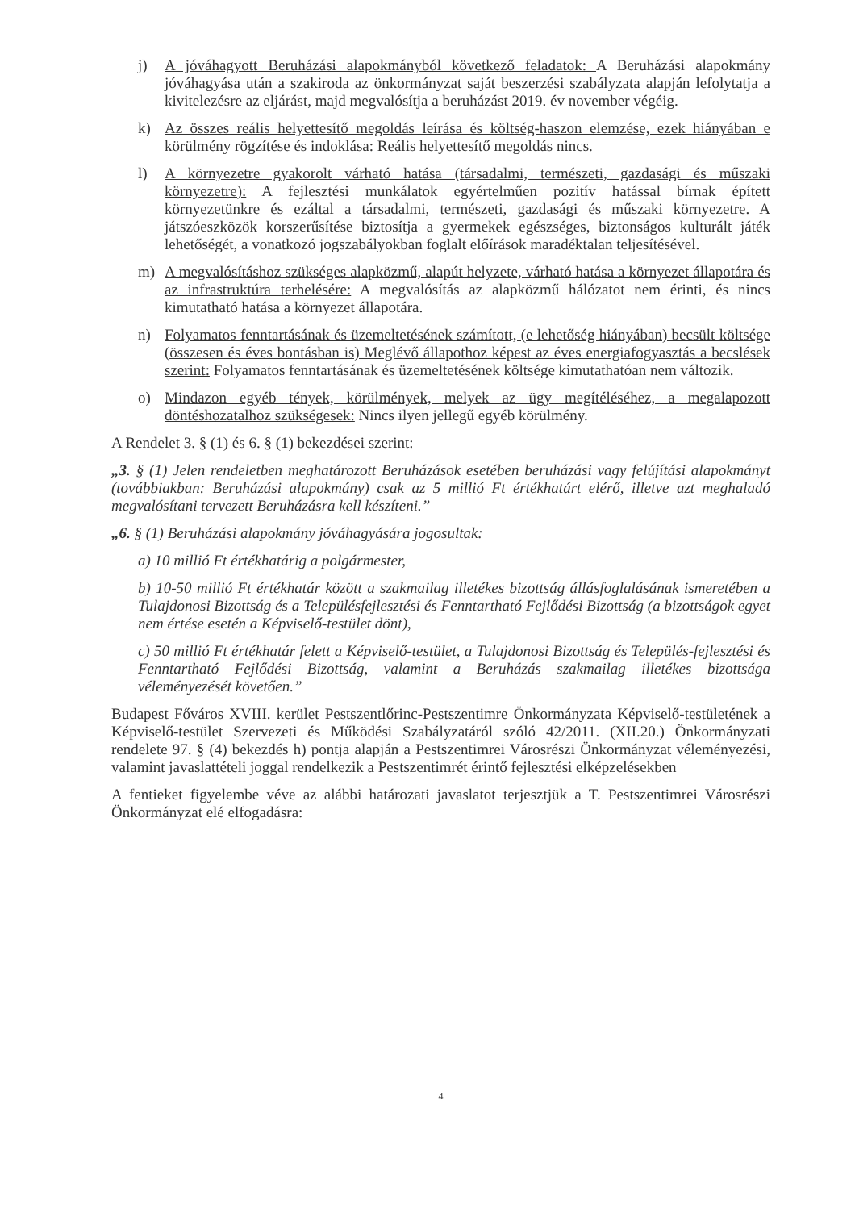j) A jóváhagyott Beruházási alapokmányból következő feladatok: A Beruházási alapokmány jóváhagyása után a szakiroda az önkormányzat saját beszerzési szabályzata alapján lefolytatja a kivitelezésre az eljárást, majd megvalósítja a beruházást 2019. év november végéig.
k) Az összes reális helyettesítő megoldás leírása és költség-haszon elemzése, ezek hiányában e körülmény rögzítése és indoklása: Reális helyettesítő megoldás nincs.
l) A környezetre gyakorolt várható hatása (társadalmi, természeti, gazdasági és műszaki környezetre): A fejlesztési munkálatok egyértelműen pozitív hatással bírnak épített környezetünkre és ezáltal a társadalmi, természeti, gazdasági és műszaki környezetre. A játszóeszközök korszerűsítése biztosítja a gyermekek egészséges, biztonságos kulturált játék lehetőségét, a vonatkozó jogszabályokban foglalt előírások maradéktalan teljesítésével.
m) A megvalósításhoz szükséges alapközmű, alapút helyzete, várható hatása a környezet állapotára és az infrastruktúra terhelésére: A megvalósítás az alapközmű hálózatot nem érinti, és nincs kimutatható hatása a környezet állapotára.
n) Folyamatos fenntartásának és üzemeltetésének számított, (e lehetőség hiányában) becsült költsége (összesen és éves bontásban is) Meglévő állapothoz képest az éves energiafogyasztás a becslések szerint: Folyamatos fenntartásának és üzemeltetésének költsége kimutathatóan nem változik.
o) Mindazon egyéb tények, körülmények, melyek az ügy megítéléséhez, a megalapozott döntéshozatalhoz szükségesek: Nincs ilyen jellegű egyéb körülmény.
A Rendelet 3. § (1) és 6. § (1) bekezdései szerint:
„3. § (1) Jelen rendeletben meghatározott Beruházások esetében beruházási vagy felújítási alapokmányt (továbbiakban: Beruházási alapokmány) csak az 5 millió Ft értékhatárt elérő, illetve azt meghaladó megvalósítani tervezett Beruházásra kell készíteni.”
„6. § (1) Beruházási alapokmány jóváhagyására jogosultak:
a) 10 millió Ft értékhatárig a polgármester,
b) 10-50 millió Ft értékhatár között a szakmailag illetékes bizottság állásfoglalásának ismeretében a Tulajdonosi Bizottság és a Településfejlesztési és Fenntartható Fejlődési Bizottság (a bizottságok egyet nem értése esetén a Képviselő-testület dönt),
c) 50 millió Ft értékhatár felett a Képviselő-testület, a Tulajdonosi Bizottság és Település-fejlesztési és Fenntartható Fejlődési Bizottság, valamint a Beruházás szakmailag illetékes bizottsága véleményezését követően.”
Budapest Főváros XVIII. kerület Pestszentlőrinc-Pestszentimre Önkormányzata Képviselő-testületének a Képviselő-testület Szervezeti és Működési Szabályzatáról szóló 42/2011. (XII.20.) Önkormányzati rendelete 97. § (4) bekezdés h) pontja alapján a Pestszentimrei Városrészi Önkormányzat véleményezési, valamint javaslattételi joggal rendelkezik a Pestszentimrét érintő fejlesztési elképzelésekben
A fentieket figyelembe véve az alábbi határozati javaslatot terjesztjük a T. Pestszentimrei Városrészi Önkormányzat elé elfogadásra:
4